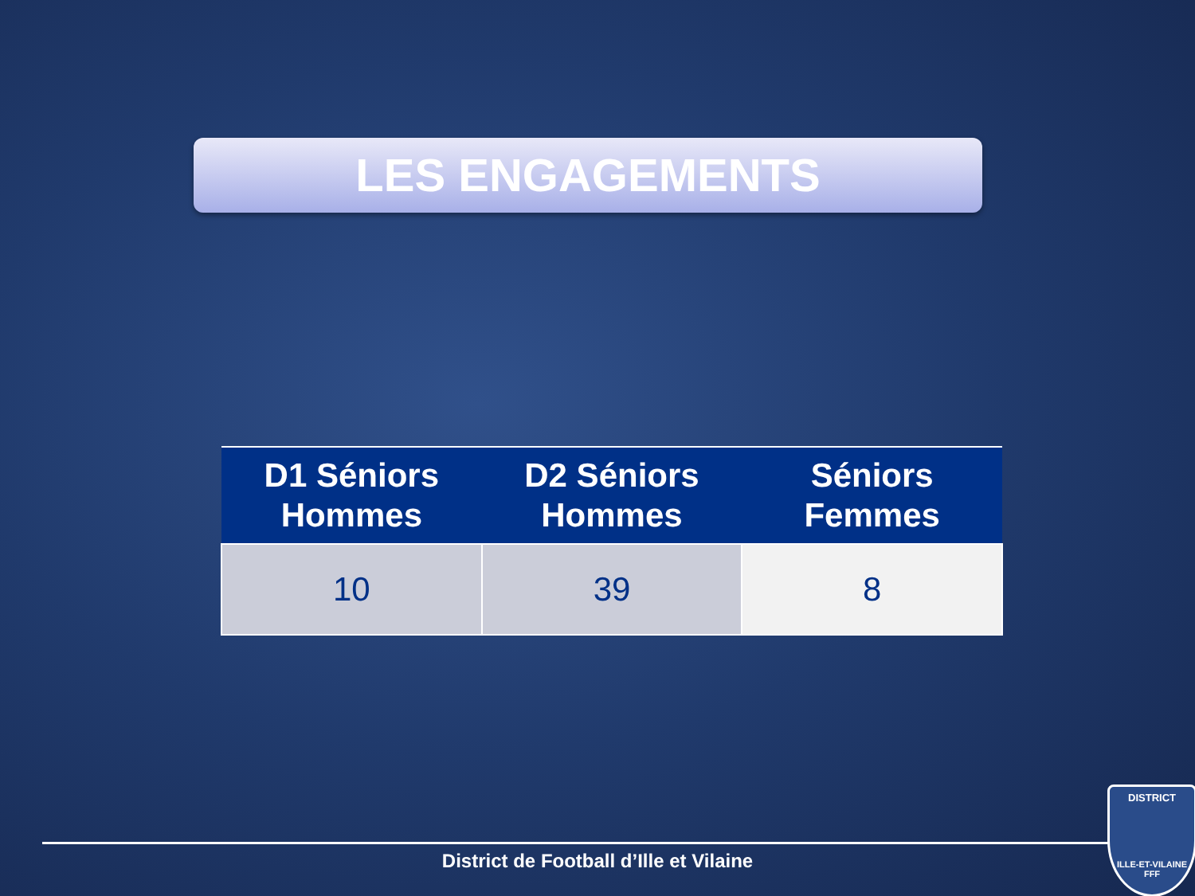LES ENGAGEMENTS
| D1 Séniors Hommes | D2 Séniors Hommes | Séniors Femmes |
| --- | --- | --- |
| 10 | 39 | 8 |
District de Football d’Ille et Vilaine
DISTRICT
ILLE-ET-VILAINE
FFF